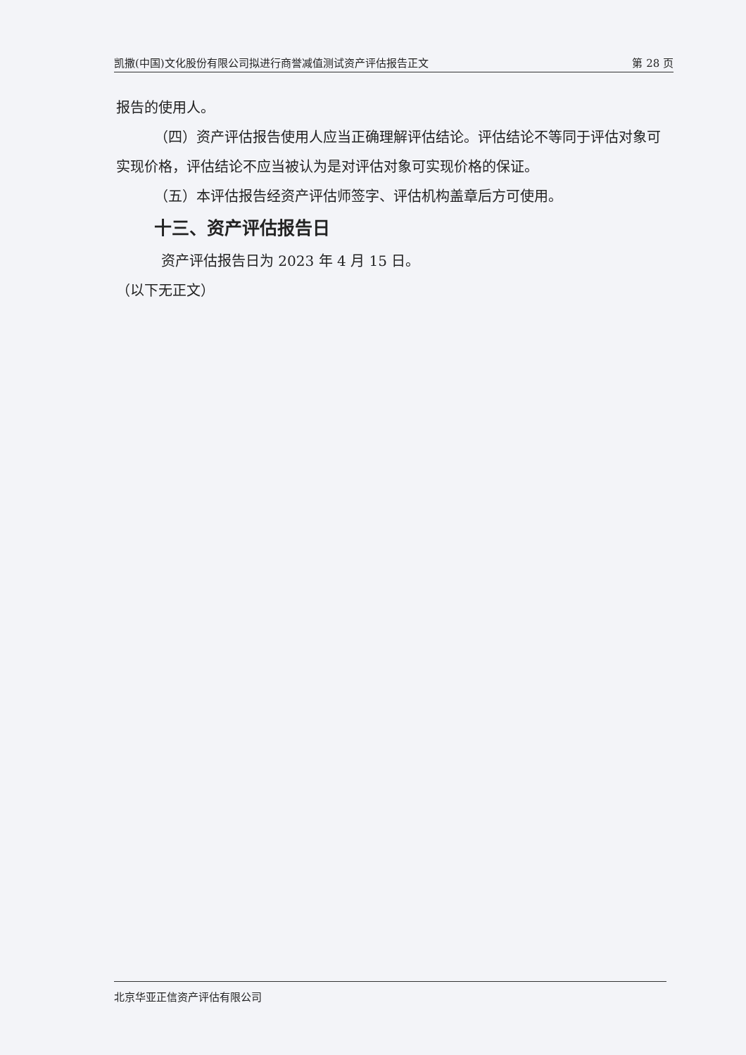凯撒(中国)文化股份有限公司拟进行商誉减值测试资产评估报告正文 第 28 页
报告的使用人。
（四）资产评估报告使用人应当正确理解评估结论。评估结论不等同于评估对象可实现价格，评估结论不应当被认为是对评估对象可实现价格的保证。
（五）本评估报告经资产评估师签字、评估机构盖章后方可使用。
十三、资产评估报告日
资产评估报告日为 2023 年 4 月 15 日。
（以下无正文）
北京华亚正信资产评估有限公司